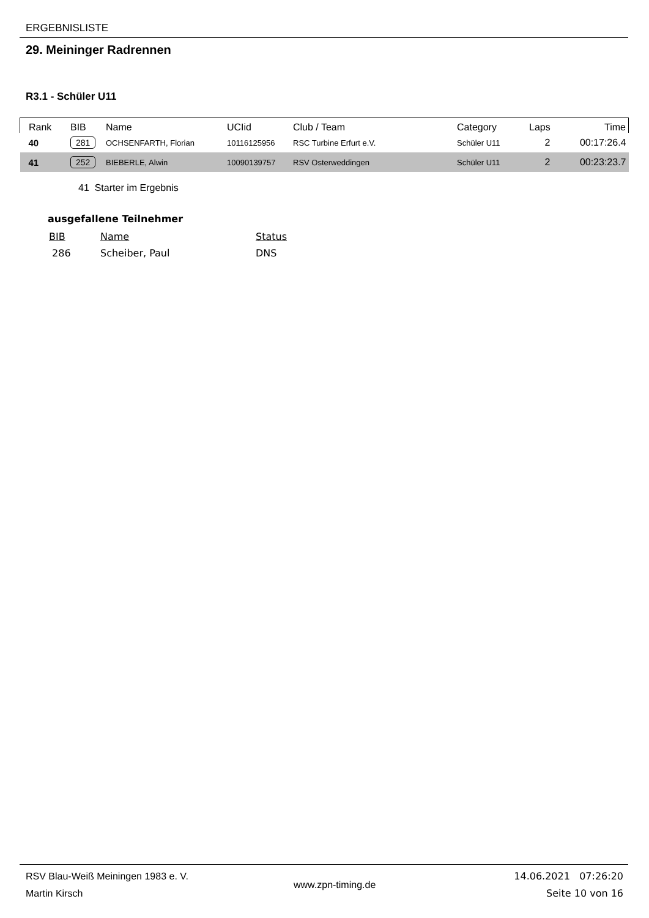ERGEBNISLISTE
29. Meininger Radrennen
R3.1 - Schüler U11
| Rank | BIB | Name | UCIid | Club / Team | Category | Laps | Time |
| --- | --- | --- | --- | --- | --- | --- | --- |
| 40 | 281 | OCHSENFARTH, Florian | 10116125956 | RSC Turbine Erfurt e.V. | Schüler U11 | 2 | 00:17:26.4 |
| 41 | 252 | BIEBERLE, Alwin | 10090139757 | RSV Osterweddingen | Schüler U11 | 2 | 00:23:23.7 |
41 Starter im Ergebnis
ausgefallene Teilnehmer
| BIB | Name | Status |
| 286 | Scheiber, Paul | DNS |
RSV Blau-Weiß Meiningen 1983 e. V.
Martin Kirsch
www.zpn-timing.de
14.06.2021 07:26:20
Seite 10 von 16